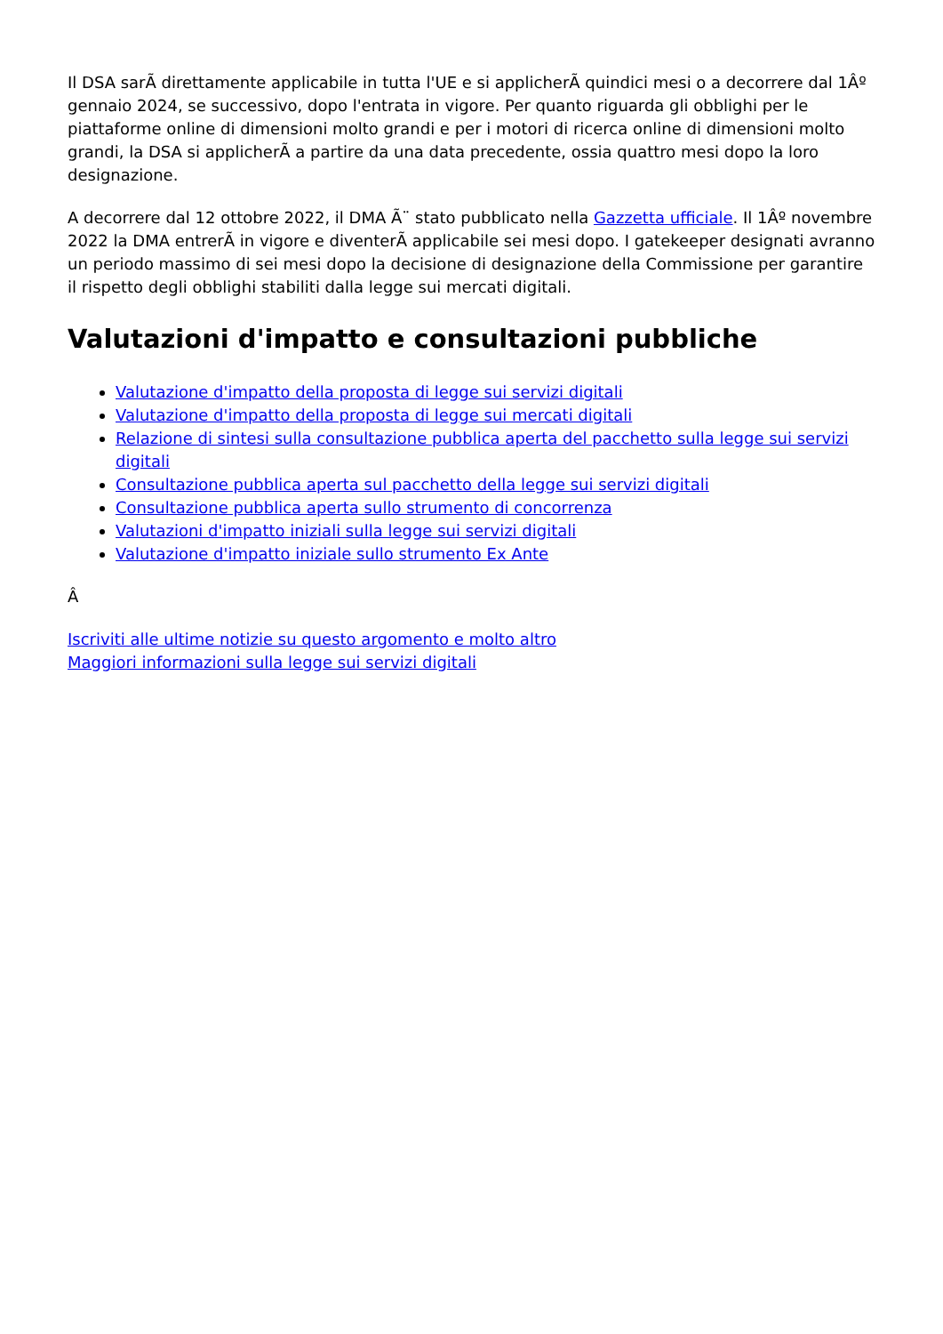Il DSA sarÃ direttamente applicabile in tutta l'UE e si applicherÃ quindici mesi o a decorrere dal 1Âº gennaio 2024, se successivo, dopo l'entrata in vigore. Per quanto riguarda gli obblighi per le piattaforme online di dimensioni molto grandi e per i motori di ricerca online di dimensioni molto grandi, la DSA si applicherÃ a partire da una data precedente, ossia quattro mesi dopo la loro designazione.
A decorrere dal 12 ottobre 2022, il DMA Ã¨ stato pubblicato nella Gazzetta ufficiale. Il 1Âº novembre 2022 la DMA entrerÃ in vigore e diventerÃ applicabile sei mesi dopo. I gatekeeper designati avranno un periodo massimo di sei mesi dopo la decisione di designazione della Commissione per garantire il rispetto degli obblighi stabiliti dalla legge sui mercati digitali.
Valutazioni d'impatto e consultazioni pubbliche
Valutazione d'impatto della proposta di legge sui servizi digitali
Valutazione d'impatto della proposta di legge sui mercati digitali
Relazione di sintesi sulla consultazione pubblica aperta del pacchetto sulla legge sui servizi digitali
Consultazione pubblica aperta sul pacchetto della legge sui servizi digitali
Consultazione pubblica aperta sullo strumento di concorrenza
Valutazioni d'impatto iniziali sulla legge sui servizi digitali
Valutazione d'impatto iniziale sullo strumento Ex Ante
Â
Iscriviti alle ultime notizie su questo argomento e molto altro
Maggiori informazioni sulla legge sui servizi digitali